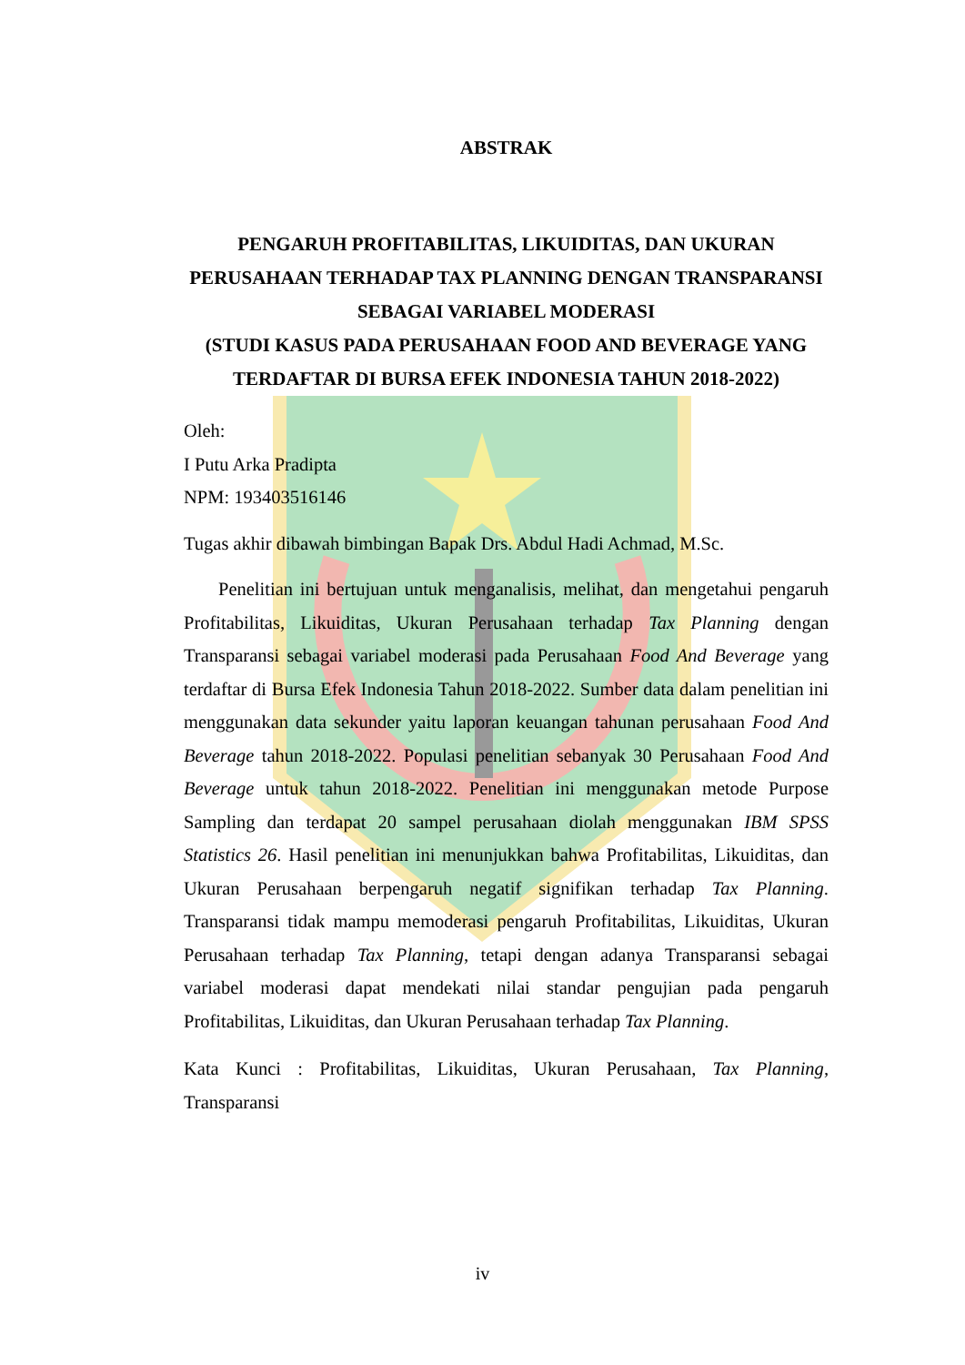ABSTRAK
PENGARUH PROFITABILITAS, LIKUIDITAS, DAN UKURAN PERUSAHAAN TERHADAP TAX PLANNING DENGAN TRANSPARANSI SEBAGAI VARIABEL MODERASI
(STUDI KASUS PADA PERUSAHAAN FOOD AND BEVERAGE YANG TERDAFTAR DI BURSA EFEK INDONESIA TAHUN 2018-2022)
Oleh:
I Putu Arka Pradipta
NPM: 193403516146
Tugas akhir dibawah bimbingan Bapak Drs. Abdul Hadi Achmad, M.Sc.
Penelitian ini bertujuan untuk menganalisis, melihat, dan mengetahui pengaruh Profitabilitas, Likuiditas, Ukuran Perusahaan terhadap Tax Planning dengan Transparansi sebagai variabel moderasi pada Perusahaan Food And Beverage yang terdaftar di Bursa Efek Indonesia Tahun 2018-2022. Sumber data dalam penelitian ini menggunakan data sekunder yaitu laporan keuangan tahunan perusahaan Food And Beverage tahun 2018-2022. Populasi penelitian sebanyak 30 Perusahaan Food And Beverage untuk tahun 2018-2022. Penelitian ini menggunakan metode Purpose Sampling dan terdapat 20 sampel perusahaan diolah menggunakan IBM SPSS Statistics 26. Hasil penelitian ini menunjukkan bahwa Profitabilitas, Likuiditas, dan Ukuran Perusahaan berpengaruh negatif signifikan terhadap Tax Planning. Transparansi tidak mampu memoderasi pengaruh Profitabilitas, Likuiditas, Ukuran Perusahaan terhadap Tax Planning, tetapi dengan adanya Transparansi sebagai variabel moderasi dapat mendekati nilai standar pengujian pada pengaruh Profitabilitas, Likuiditas, dan Ukuran Perusahaan terhadap Tax Planning.
Kata Kunci : Profitabilitas, Likuiditas, Ukuran Perusahaan, Tax Planning, Transparansi
iv